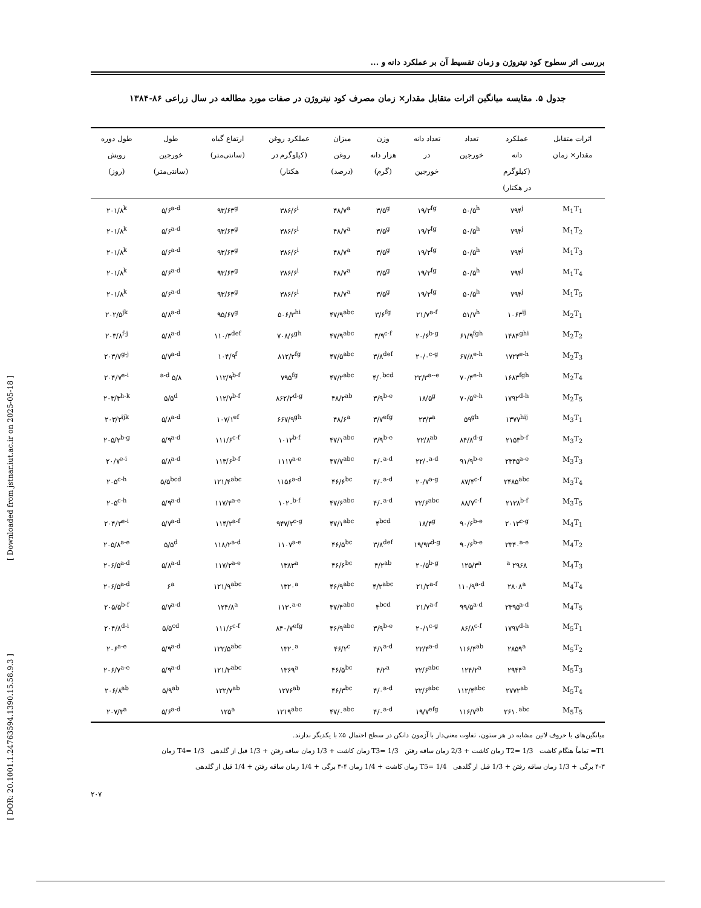[ Downloaded from jstnar.iut.ac.ir on 2025-05-18 ]
[ DOR: 20.1001.1.24763594.1390.15.58.9.3 ]
بررسی اثر سطوح کود نیتروژن و زمان تقسیط آن بر عملکرد دانه و ...
جدول ۵. مقایسه میانگین اثرات متقابل مقدار× زمان مصرف کود نیتروژن در صفات مورد مطالعه در سال زراعی ۸۶-۱۳۸۴
| اثرات متقابل مقدار× زمان | عملکرد دانه (کیلوگرم در هکتار) | تعداد خورجین | تعداد دانه در خورجین | وزن هزار دانه (گرم) | میزان روغن (درصد) | عملکرد روغن (کیلوگرم در هکتار) | ارتفاع گیاه (سانتی‌متر) | طول خورجین (سانتی‌متر) | طول دوره رویش (روز) |
| --- | --- | --- | --- | --- | --- | --- | --- | --- | --- |
| M<sub>1</sub>T<sub>1</sub> | ۷۹۴<sup>j</sup> | ۵۰/۵<sup>h</sup> | ۱۹/۲<sup>fg</sup> | ۳/۵<sup>g</sup> | ۴۸/۷<sup>a</sup> | ۳۸۶/۶<sup>i</sup> | ۹۳/۶۳<sup>g</sup> | ۵/۶<sup>a-d</sup> | ۲۰۱/۸<sup>k</sup> |
| M<sub>1</sub>T<sub>2</sub> | ۷۹۴<sup>j</sup> | ۵۰/۵<sup>h</sup> | ۱۹/۲<sup>fg</sup> | ۳/۵<sup>g</sup> | ۴۸/۷<sup>a</sup> | ۳۸۶/۶<sup>i</sup> | ۹۳/۶۳<sup>g</sup> | ۵/۶<sup>a-d</sup> | ۲۰۱/۸<sup>k</sup> |
| M<sub>1</sub>T<sub>3</sub> | ۷۹۴<sup>j</sup> | ۵۰/۵<sup>h</sup> | ۱۹/۲<sup>fg</sup> | ۳/۵<sup>g</sup> | ۴۸/۷<sup>a</sup> | ۳۸۶/۶<sup>i</sup> | ۹۳/۶۳<sup>g</sup> | ۵/۶<sup>a-d</sup> | ۲۰۱/۸<sup>k</sup> |
| M<sub>1</sub>T<sub>4</sub> | ۷۹۴<sup>j</sup> | ۵۰/۵<sup>h</sup> | ۱۹/۲<sup>fg</sup> | ۳/۵<sup>g</sup> | ۴۸/۷<sup>a</sup> | ۳۸۶/۶<sup>i</sup> | ۹۳/۶۳<sup>g</sup> | ۵/۶<sup>a-d</sup> | ۲۰۱/۸<sup>k</sup> |
| M<sub>1</sub>T<sub>5</sub> | ۷۹۴<sup>j</sup> | ۵۰/۵<sup>h</sup> | ۱۹/۲<sup>fg</sup> | ۳/۵<sup>g</sup> | ۴۸/۷<sup>a</sup> | ۳۸۶/۶<sup>i</sup> | ۹۳/۶۳<sup>g</sup> | ۵/۶<sup>a-d</sup> | ۲۰۱/۸<sup>k</sup> |
| M<sub>2</sub>T<sub>1</sub> | ۱۰۶۳<sup>ij</sup> | ۵۱/۷<sup>h</sup> | ۲۱/۷<sup>a-f</sup> | ۳/۶<sup>fg</sup> | ۴۷/۹<sup>abc</sup> | ۵۰۶/۳<sup>hi</sup> | ۹۵/۶۷<sup>g</sup> | ۵/۸<sup>a-d</sup> | ۲۰۲/۵<sup>jk</sup> |
| M<sub>2</sub>T<sub>2</sub> | ۱۴۸۴<sup>ghi</sup> | ۶۱/۹<sup>fgh</sup> | ۲۰/۶<sup>b-g</sup> | ۳/۹<sup>c-f</sup> | ۴۷/۹<sup>abc</sup> | ۷۰۸/۶<sup>gh</sup> | ۱۱۰/۳<sup>def</sup> | ۵/۸<sup>a-d</sup> | ۲۰۳/۸<sup>f-j</sup> |
| M<sub>2</sub>T<sub>3</sub> | ۱۷۲۴<sup>e-h</sup> | ۶۷/۸<sup>e-h</sup> | ۲۰/۰<sup>c-g</sup> | ۳/۸<sup>def</sup> | ۴۷/۵<sup>abc</sup> | ۸۱۲/۲<sup>fg</sup> | ۱۰۴/۹<sup>f</sup> | ۵/۷<sup>a-d</sup> | ۲۰۳/۷<sup>g-j</sup> |
| M<sub>2</sub>T<sub>4</sub> | ۱۶۸۳<sup>fgh</sup> | ۷۰/۴<sup>e-h</sup> | ۲۲/۳<sup>a--e</sup> | ۴/۰<sup>bcd</sup> | ۴۷/۲<sup>abc</sup> | ۷۹۵<sup>fg</sup> | ۱۱۲/۹<sup>b-f</sup> | ۵/۸ <sup>a-d</sup> | ۲۰۴/۷<sup>e-i</sup> |
| M<sub>2</sub>T<sub>5</sub> | ۱۷۹۲<sup>d-h</sup> | ۷۰/۵<sup>e-h</sup> | ۱۸/۵<sup>g</sup> | ۳/۹<sup>b-e</sup> | ۴۸/۲<sup>ab</sup> | ۸۶۲/۲<sup>d-g</sup> | ۱۱۲/۷<sup>b-f</sup> | ۵/۵<sup>d</sup> | ۲۰۳/۳<sup>h-k</sup> |
| M<sub>3</sub>T<sub>1</sub> | ۱۳۷۷<sup>hij</sup> | ۵۹<sup>gh</sup> | ۲۳/۳<sup>a</sup> | ۳/۷<sup>efg</sup> | ۴۸/۶<sup>a</sup> | ۶۶۷/۹<sup>gh</sup> | ۱۰۷/۱<sup>ef</sup> | ۵/۸<sup>a-d</sup> | ۲۰۳/۲<sup>ijk</sup> |
| M<sub>3</sub>T<sub>2</sub> | ۲۱۵۳<sup>b-f</sup> | ۸۴/۸<sup>d-g</sup> | ۲۲/۸<sup>ab</sup> | ۳/۹<sup>b-e</sup> | ۴۷/۱<sup>abc</sup> | ۱۰۱۲<sup>b-f</sup> | ۱۱۱/۶<sup>c-f</sup> | ۵/۹<sup>a-d</sup> | ۲۰۵/۲<sup>b-g</sup> |
| M<sub>3</sub>T<sub>3</sub> | ۲۳۴۵<sup>a-e</sup> | ۹۱/۹<sup>b-e</sup> | ۲۲/۰<sup>a-d</sup> | ۴/۰<sup>a-d</sup> | ۴۷/۷<sup>abc</sup> | ۱۱۱۷<sup>a-e</sup> | ۱۱۳/۶<sup>b-f</sup> | ۵/۸<sup>a-d</sup> | ۲۰/۷<sup>e-i</sup> |
| M<sub>3</sub>T<sub>4</sub> | ۲۴۸۵<sup>abc</sup> | ۸۷/۴<sup>c-f</sup> | ۲۰/۷<sup>a-g</sup> | ۴/۰<sup>a-d</sup> | ۴۶/۶<sup>bc</sup> | ۱۱۵۶<sup>a-d</sup> | ۱۲۱/۴<sup>abc</sup> | ۵/۵<sup>bcd</sup> | ۲۰۵<sup>c-h</sup> |
| M<sub>3</sub>T<sub>5</sub> | ۲۱۳۸<sup>b-f</sup> | ۸۸/۷<sup>c-f</sup> | ۲۲/۶<sup>abc</sup> | ۴/۰<sup>a-d</sup> | ۴۷/۶<sup>abc</sup> | ۱۰۲۰<sup>b-f</sup> | ۱۱۷/۴<sup>a-e</sup> | ۵/۹<sup>a-d</sup> | ۲۰۵<sup>c-h</sup> |
| M<sub>4</sub>T<sub>1</sub> | ۲۰۱۳<sup>c-g</sup> | ۹۰/۶<sup>b-e</sup> | ۱۸/۴<sup>g</sup> | ۴<sup>bcd</sup> | ۴۷/۱<sup>abc</sup> | ۹۴۷/۲<sup>c-g</sup> | ۱۱۴/۲<sup>a-f</sup> | ۵/۷<sup>a-d</sup> | ۲۰۴/۳<sup>e-i</sup> |
| M<sub>4</sub>T<sub>2</sub> | ۲۳۴۰<sup>a-e</sup> | ۹۰/۶<sup>b-e</sup> | ۱۹/۹۳<sup>d-g</sup> | ۳/۸<sup>def</sup> | ۴۶/۵<sup>bc</sup> | ۱۱۰۷<sup>a-e</sup> | ۱۱۸/۲<sup>a-d</sup> | ۵/۵<sup>d</sup> | ۲۰۵/۸<sup>a-e</sup> |
| M<sub>4</sub>T<sub>3</sub> | ۲۹۶۸ <sup>a</sup> | ۱۲۵/۳<sup>a</sup> | ۲۰/۵<sup>b-g</sup> | ۴/۲<sup>ab</sup> | ۴۶/۶<sup>bc</sup> | ۱۳۸۳<sup>a</sup> | ۱۱۷/۲<sup>a-e</sup> | ۵/۸<sup>a-d</sup> | ۲۰۶/۵<sup>a-d</sup> |
| M<sub>4</sub>T<sub>4</sub> | ۲۸۰۸<sup>a</sup> | ۱۱۰/۹<sup>a-d</sup> | ۲۱/۲<sup>a-f</sup> | ۴/۲<sup>abc</sup> | ۴۶/۹<sup>abc</sup> | ۱۳۲۰<sup>a</sup> | ۱۲۱/۹<sup>abc</sup> | ۶<sup>a</sup> | ۲۰۶/۵<sup>a-d</sup> |
| M<sub>4</sub>T<sub>5</sub> | ۲۳۹۵<sup>a-d</sup> | ۹۹/۵<sup>a-d</sup> | ۲۱/۷<sup>a-f</sup> | ۴<sup>bcd</sup> | ۴۷/۴<sup>abc</sup> | ۱۱۳۰<sup>a-e</sup> | ۱۲۴/۸<sup>a</sup> | ۵/۷<sup>a-d</sup> | ۲۰۵/۵<sup>b-f</sup> |
| M<sub>5</sub>T<sub>1</sub> | ۱۷۹۷<sup>d-h</sup> | ۸۶/۸<sup>c-f</sup> | ۲۰/۱<sup>c-g</sup> | ۳/۹<sup>b-e</sup> | ۴۶/۹<sup>abc</sup> | ۸۴۰/۷<sup>efg</sup> | ۱۱۱/۶<sup>c-f</sup> | ۵/۵<sup>cd</sup> | ۲۰۴/۸<sup>d-i</sup> |
| M<sub>5</sub>T<sub>2</sub> | ۲۸۵۹<sup>a</sup> | ۱۱۶/۴<sup>ab</sup> | ۲۲/۴<sup>a-d</sup> | ۴/۱<sup>a-d</sup> | ۴۶/۲<sup>c</sup> | ۱۳۲۰<sup>a</sup> | ۱۲۲/۵<sup>abc</sup> | ۵/۹<sup>a-d</sup> | ۲۰۶<sup>a-e</sup> |
| M<sub>5</sub>T<sub>3</sub> | ۲۹۴۴<sup>a</sup> | ۱۲۴/۲<sup>a</sup> | ۲۲/۶<sup>abc</sup> | ۴/۲<sup>a</sup> | ۴۶/۵<sup>bc</sup> | ۱۳۶۹<sup>a</sup> | ۱۲۱/۳<sup>abc</sup> | ۵/۹<sup>a-d</sup> | ۲۰۶/۷<sup>a-e</sup> |
| M<sub>5</sub>T<sub>4</sub> | ۲۷۷۲<sup>ab</sup> | ۱۱۲/۴<sup>abc</sup> | ۲۲/۶<sup>abc</sup> | ۴/۰<sup>a-d</sup> | ۴۶/۳<sup>bc</sup> | ۱۲۷۶<sup>ab</sup> | ۱۲۲/۷<sup>ab</sup> | ۵/۹<sup>ab</sup> | ۲۰۶/۸<sup>ab</sup> |
| M<sub>5</sub>T<sub>5</sub> | ۲۶۱۰<sup>abc</sup> | ۱۱۶/۷<sup>ab</sup> | ۱۹/۷<sup>efg</sup> | ۴/۰<sup>a-d</sup> | ۴۷/۰<sup>abc</sup> | ۱۲۱۹<sup>abc</sup> | ۱۲۵<sup>a</sup> | ۵/۶<sup>a-d</sup> | ۲۰۷/۳<sup>a</sup> |
میانگین‌های با حروف لاتین مشابه در هر ستون، تفاوت معنی‌دار با آزمون دانکن در سطح احتمال ۵٪ با یکدیگر ندارند.
T1= تماماً هنگام کاشت T2= 1/3 زمان کاشت + 2/3 زمان ساقه رفتن T3= 1/3 زمان کاشت + 1/3 زمان ساقه رفتن + 1/3 قبل از گلدهی T4= 1/3 زمان
۴-۳ برگی + 1/3 زمان ساقه رفتن + 1/3 قبل از گلدهی T5= 1/4 زمان کاشت + 1/4 زمان ۴-۳ برگی + 1/4 زمان ساقه رفتن + 1/4 قبل از گلدهی
۲۰۷